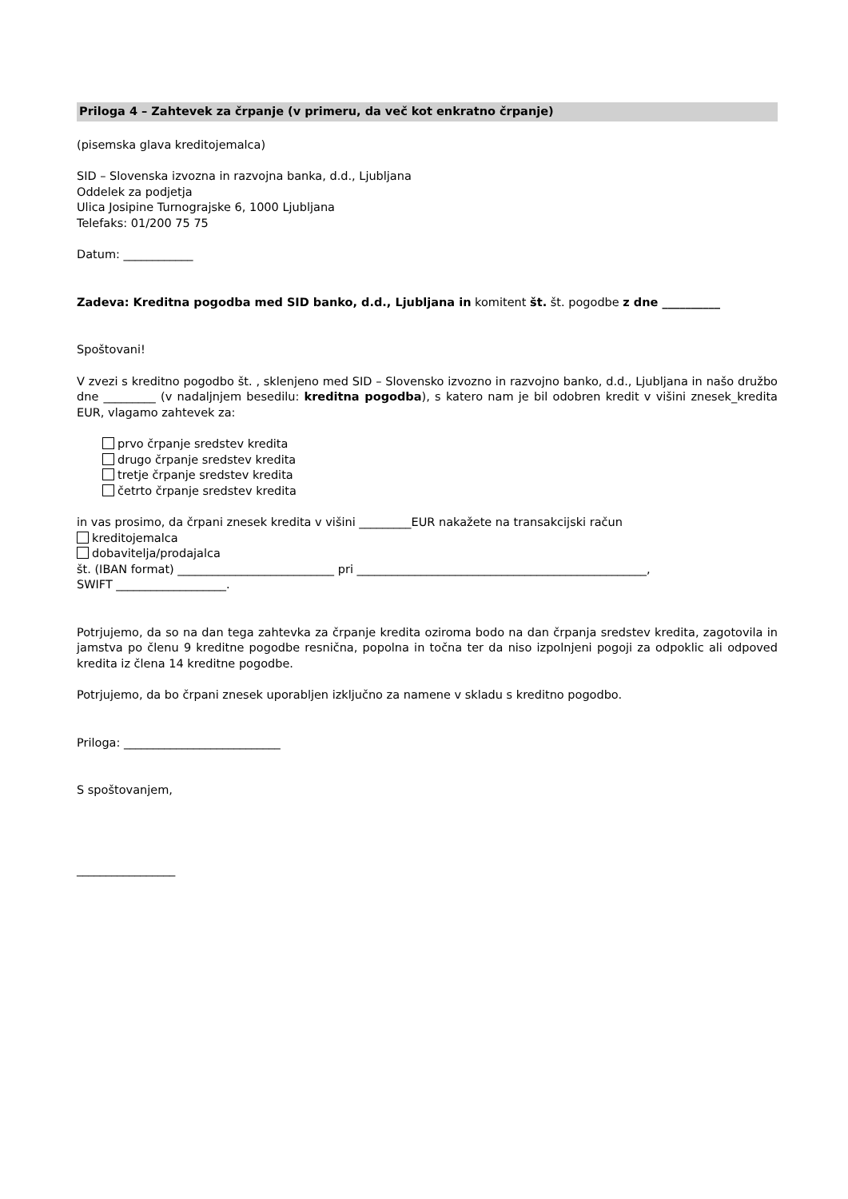Priloga 4 – Zahtevek za črpanje (v primeru, da več kot enkratno črpanje)
(pisemska glava kreditojemalca)
SID – Slovenska izvozna in razvojna banka, d.d., Ljubljana
Oddelek za podjetja
Ulica Josipine Turnograjske 6, 1000 Ljubljana
Telefaks: 01/200 75 75
Datum: ____________
Zadeva: Kreditna pogodba med SID banko, d.d., Ljubljana in komitent št. št. pogodbe z dne __________
Spoštovani!
V zvezi s kreditno pogodbo št. , sklenjeno med SID – Slovensko izvozno in razvojno banko, d.d., Ljubljana in našo družbo dne _________ (v nadaljnjem besedilu: kreditna pogodba), s katero nam je bil odobren kredit v višini znesek_kredita EUR, vlagamo zahtevek za:
prvo črpanje sredstev kredita
drugo črpanje sredstev kredita
tretje črpanje sredstev kredita
četrto črpanje sredstev kredita
in vas prosimo, da črpani znesek kredita v višini _________EUR nakažete na transakcijski račun
kreditojemalca
dobavitelja/prodajalca
št. (IBAN format) ___________________________ pri __________________________________________________,
SWIFT ___________________.
Potrjujemo, da so na dan tega zahtevka za črpanje kredita oziroma bodo na dan črpanja sredstev kredita, zagotovila in jamstva po členu 9 kreditne pogodbe resnična, popolna in točna ter da niso izpolnjeni pogoji za odpoklic ali odpoved kredita iz člena 14 kreditne pogodbe.
Potrjujemo, da bo črpani znesek uporabljen izključno za namene v skladu s kreditno pogodbo.
Priloga: ___________________________
S spoštovanjem,
_________________